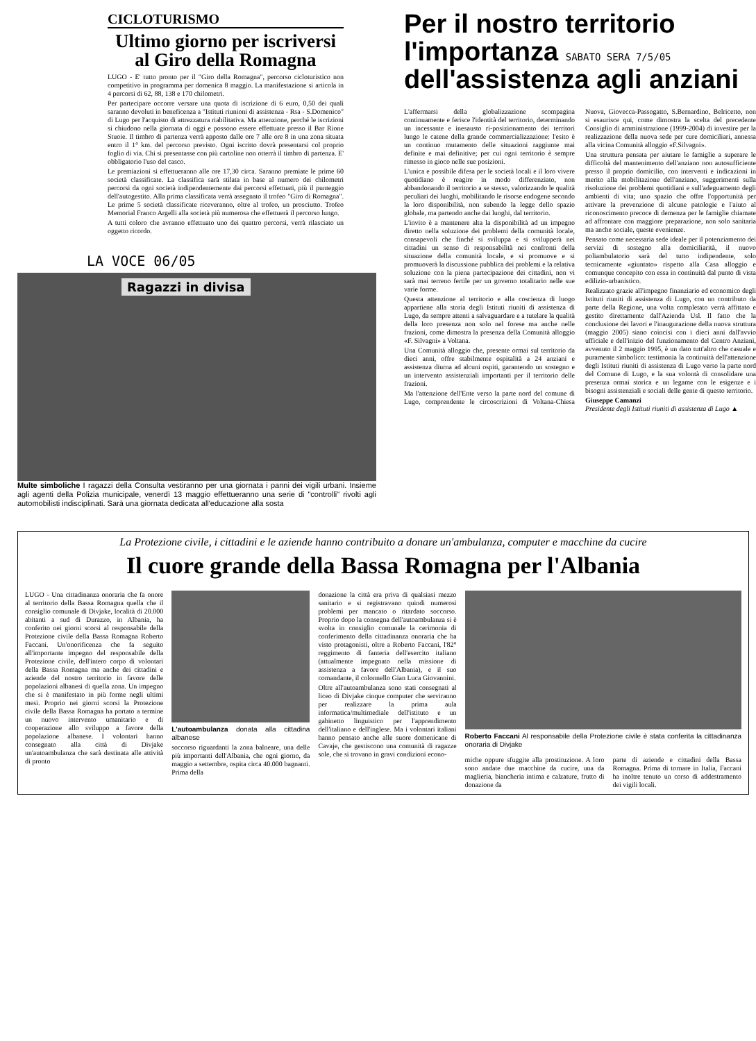CICLOTURISMO
Ultimo giorno per iscriversi al Giro della Romagna
LUGO - E' tutto pronto per il "Giro della Romagna", percorso cicloturistico non competitivo in programma per domenica 8 maggio. La manifestazione si articola in 4 percorsi di 62, 88, 138 e 170 chilometri.
Per partecipare occorre versare una quota di iscrizione di 6 euro, 0,50 dei quali saranno devoluti in beneficenza a "Istituti riunioni di assistenza - Rsa - S.Domenico" di Lugo per l'acquisto di attrezzatura riabilitativa. Ma attenzione, perché le iscrizioni si chiudono nella giornata di oggi e possono essere effettuate presso il Bar Rione Stuoie. Il timbro di partenza verrà apposto dalle ore 7 alle ore 8 in una zona situata entro il 1° km. del percorso previsto. Ogni iscritto dovrà presentarsi col proprio foglio di via. Chi si presentasse con più cartoline non otterrà il timbro di partenza. E' obbligatorio l'uso del casco.
Le premiazioni si effettueranno alle ore 17,30 circa. Saranno premiate le prime 60 società classificate. La classifica sarà stilata in base al numero dei chilometri percorsi da ogni società indipendentemente dai percorsi effettuati, più il punteggio dell'autogestito. Alla prima classificata verrà assegnato il trofeo "Giro di Romagna". Le prime 5 società classificate riceveranno, oltre al trofeo, un prosciutto. Trofeo Memorial Franco Argelli alla società più numerosa che effettuerà il percorso lungo.
A tutti coloro che avranno effettuato uno dei quattro percorsi, verrà rilasciato un oggetto ricordo.
LA VOCE 06/05
Ragazzi in divisa
Multe simboliche I ragazzi della Consulta vestiranno per una giornata i panni dei vigili urbani. Insieme agli agenti della Polizia municipale, venerdì 13 maggio effettueranno una serie di "controlli" rivolti agli automobilisti indisciplinati. Sarà una giornata dedicata all'educazione alla sosta
Per il nostro territorio l'importanza SABATO SERA 7/5/05 dell'assistenza agli anziani
L'affermarsi della globalizzazione scompagina continuamente e ferisce l'identità del territorio, determinando un incessante e inesausto ri-posizionamento dei territori lungo le catene della grande commercializzazione: l'esito è un continuo mutamento delle situazioni raggiunte mai definite e mai definitive; per cui ogni territorio è sempre rimesso in gioco nelle sue posizioni.
L'unica e possibile difesa per le società locali e il loro vivere quotidiano è reagire in modo differenziato, non abbandonando il territorio a se stesso, valorizzando le qualità peculiari dei luoghi, mobilitando le risorse endogene secondo la loro disponibilità, non subendo la legge dello spazio globale, ma partendo anche dai luoghi, dal territorio.
L'invito è a mantenere alta la disponibilità ad un impegno diretto nella soluzione dei problemi della comunità locale, consapevoli che finché si sviluppa e si svilupperà nei cittadini un senso di responsabilità nei confronti della situazione della comunità locale, e si promuove e si promuoverà la discussione pubblica dei problemi e la relativa soluzione con la piena partecipazione dei cittadini, non vi sarà mai terreno fertile per un governo totalitario nelle sue varie forme.
Questa attenzione al territorio e alla coscienza di luogo appartiene alla storia degli Istituti riuniti di assistenza di Lugo, da sempre attenti a salvaguardare e a tutelare la qualità della loro presenza non solo nel forese ma anche nelle frazioni, come dimostra la presenza della Comunità alloggio «F. Silvagni» a Voltana.
Una Comunità alloggio che, presente ormai sul territorio da dieci anni, offre stabilmente ospitalità a 24 anziani e assistenza diurna ad alcuni ospiti, garantendo un sostegno e un intervento assistenziali importanti per il territorio delle frazioni.
Ma l'attenzione dell'Ente verso la parte nord del comune di Lugo, comprendente le circoscrizioni di Voltana-Chiesa Nuova, Giovecca-Passogatto, S.Bernardino, Belricetto, non si esaurisce qui, come dimostra la scelta del precedente Consiglio di amministrazione (1999-2004) di investire per la realizzazione della nuova sede per cure domiciliari, annessa alla vicina Comunità alloggio «F.Silvagni».
Una struttura pensata per aiutare le famiglie a superare le difficoltà del mantenimento dell'anziano non autosufficiente presso il proprio domicilio, con interventi e indicazioni in merito alla mobilitazione dell'anziano, suggerimenti sulla risoluzione dei problemi quotidiani e sull'adeguamento degli ambienti di vita; uno spazio che offre l'opportunità per attivare la prevenzione di alcune patologie e l'aiuto al riconoscimento precoce di demenza per le famiglie chiamate ad affrontare con maggiore preparazione, non solo sanitaria ma anche sociale, queste evenienze.
Pensato come necessaria sede ideale per il potenziamento dei servizi di sostegno alla domiciliarità, il nuovo poliambulatorio sarà del tutto indipendente, solo tecnicamente «giuntato» rispetto alla Casa alloggio e comunque concepito con essa in continuità dal punto di vista edilizio-urbanistico.
Realizzato grazie all'impegno finanziario ed economico degli Istituti riuniti di assistenza di Lugo, con un contributo da parte della Regione, una volta completato verrà affittato e gestito direttamente dall'Azienda Usl. Il fatto che la conclusione dei lavori e l'inaugurazione della nuova struttura (maggio 2005) siano coincisi con i dieci anni dall'avvio ufficiale e dell'inizio del funzionamento del Centro Anziani, avvenuto il 2 maggio 1995, è un dato tutt'altro che casuale e puramente simbolico: testimonia la continuità dell'attenzione degli Istituti riuniti di assistenza di Lugo verso la parte nord del Comune di Lugo, e la sua volontà di consolidare una presenza ormai storica e un legame con le esigenze e i bisogni assistenziali e sociali delle gente di questo territorio.
Giuseppe Camanzi
Presidente degli Istituti riuniti di assistenza di Lugo ▲
La Protezione civile, i cittadini e le aziende hanno contribuito a donare un'ambulanza, computer e macchine da cucire
Il cuore grande della Bassa Romagna per l'Albania
LUGO - Una cittadinanza onoraria che fa onore al territorio della Bassa Romagna quella che il consiglio comunale di Divjake, località di 20.000 abitanti a sud di Durazzo, in Albania, ha conferito nei giorni scorsi al responsabile della Protezione civile della Bassa Romagna Roberto Faccani. Un'onorificenza che fa seguito all'importante impegno del responsabile della Protezione civile, dell'intero corpo di volontari della Bassa Romagna ma anche dei cittadini e aziende del nostro territorio in favore delle popolazioni albanesi di quella zona. Un impegno che si è manifestato in più forme negli ultimi mesi. Proprio nei giorni scorsi la Protezione civile della Bassa Romagna ha portato a termine un nuovo intervento umanitario e di cooperazione allo sviluppo a favore della popolazione albanese. I volontari hanno consegnato alla città di Divjake un'autoambulanza che sarà destinata alle attività di pronto
L'autoambulanza donata alla cittadina albanese
soccorso riguardanti la zona balneare, una delle più importanti dell'Albania, che ogni giorno, da maggio a settembre, ospita circa 40.000 bagnanti. Prima della
donazione la città era priva di qualsiasi mezzo sanitario e si registravano quindi numerosi problemi per mancato o ritardato soccorso. Proprio dopo la consegna dell'autoambulanza si è svolta in consiglio comunale la cerimonia di conferimento della cittadinanza onoraria che ha visto protagonisti, oltre a Roberto Faccani, l'82° reggimento di fanteria dell'esercito italiano (attualmente impegnato nella missione di assistenza a favore dell'Albania), e il suo comandante, il colonnello Gian Luca Giovannini.
Oltre all'autoambulanza sono stati consegnati al liceo di Divjake cinque computer che serviranno per realizzare la prima aula informatica/multimediale dell'istituto e un gabinetto linguistico per l'apprendimento dell'italiano e dell'inglese. Ma i volontari italiani hanno pensato anche alle suore domenicane di Cavaje, che gestiscono una comunità di ragazze sole, che si trovano in gravi condizioni econo-
Roberto Faccani Al responsabile della Protezione civile è stata conferita la cittadinanza onoraria di Divjake
miche oppure sfuggite alla prostituzione. A loro sono andate due macchine da cucire, una da maglieria, biancheria intima e calzature, frutto di donazione da
parte di aziende e cittadini della Bassa Romagna. Prima di tornare in Italia, Faccani ha inoltre tenuto un corso di addestramento dei vigili locali.